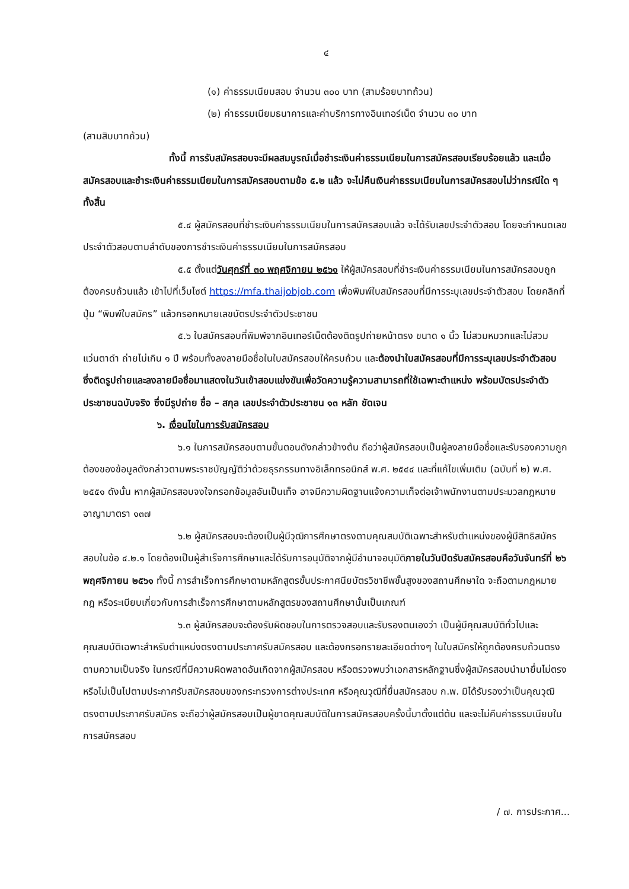๔
(๑) ค่าธรรมเนียมสอบ จำนวน ๓๐๐ บาท (สามร้อยบาทถ้วน)
(๒) ค่าธรรมเนียมธนาคารและค่าบริการทางอินเทอร์เน็ต จำนวน ๓๐ บาท
(สามสิบบาทถ้วน)
ทั้งนี้ การรับสมัครสอบจะมีผลสมบูรณ์เมื่อชำระเงินค่าธรรมเนียมในการสมัครสอบเรียบร้อยแล้ว และเมื่อสมัครสอบและชำระเงินค่าธรรมเนียมในการสมัครสอบตามข้อ ๕.๒ แล้ว จะไม่คืนเงินค่าธรรมเนียมในการสมัครสอบไม่ว่ากรณีใด ๆ ทั้งสิ้น
๕.๔ ผู้สมัครสอบที่ชำระเงินค่าธรรมเนียมในการสมัครสอบแล้ว จะได้รับเลขประจำตัวสอบ โดยจะกำหนดเลขประจำตัวสอบตามลำดับของการชำระเงินค่าธรรมเนียมในการสมัครสอบ
๕.๕ ตั้งแต่วันศุกร์ที่ ๓๐ พฤศจิกายน ๒๕๖๑ ให้ผู้สมัครสอบที่ชำระเงินค่าธรรมเนียมในการสมัครสอบถูกต้องครบถ้วนแล้ว เข้าไปที่เว็บไซต์ https://mfa.thaijobjob.com เพื่อพิมพ์ใบสมัครสอบที่มีการระบุเลขประจำตัวสอบ โดยคลิกที่ปุ่ม “พิมพ์ใบสมัคร” แล้วกรอกหมายเลขบัตรประจำตัวประชาชน
๕.๖ ใบสมัครสอบที่พิมพ์จากอินเทอร์เน็ตต้องติดรูปถ่ายหน้าตรง ขนาด ๑ นิ้ว ไม่สวมหมวกและไม่สวมแว่นตาดำ ถ่ายไม่เกิน ๑ ปี พร้อมทั้งลงลายมือชื่อในใบสมัครสอบให้ครบถ้วน และต้องนำใบสมัครสอบที่มีการระบุเลขประจำตัวสอบ ซึ่งติดรูปถ่ายและลงลายมือชื่อมาแสดงในวันเข้าสอบแข่งขันเพื่อวัดความรู้ความสามารถที่ใช้เฉพาะตำแหน่ง พร้อมบัตรประจำตัวประชาชนฉบับจริง ซึ่งมีรูปถ่าย ชื่อ – สกุล เลขประจำตัวประชาชน ๑๓ หลัก ชัดเจน
๖. เงื่อนไขในการรับสมัครสอบ
๖.๑ ในการสมัครสอบตามขั้นตอนดังกล่าวข้างต้น ถือว่าผู้สมัครสอบเป็นผู้ลงลายมือชื่อและรับรองความถูกต้องของข้อมูลดังกล่าวตามพระราชบัญญัติว่าด้วยธุรกรรมทางอิเล็กทรอนิกส์ พ.ศ. ๒๕๔๔ และที่แก้ไขเพิ่มเติม (ฉบับที่ ๒) พ.ศ. ๒๕๕๑ ดังนั้น หากผู้สมัครสอบจงใจกรอกข้อมูลอันเป็นเท็จ อาจมีความผิดฐานแจ้งความเท็จต่อเจ้าพนักงานตามประมวลกฎหมายอาญามาตรา ๑๓๗
๖.๒ ผู้สมัครสอบจะต้องเป็นผู้มีวุฒิการศึกษาตรงตามคุณสมบัติเฉพาะสำหรับตำแหน่งของผู้มีสิทธิสมัครสอบในข้อ ๔.๒.๑ โดยต้องเป็นผู้สำเร็จการศึกษาและได้รับการอนุมัติจากผู้มีอำนาจอนุมัติภายในวันปิดรับสมัครสอบคือวันจันทร์ที่ ๒๖ พฤศจิกายน ๒๕๖๑ ทั้งนี้ การสำเร็จการศึกษาตามหลักสูตรขั้นประกาศนียบัตรวิชาชีพชั้นสูงของสถานศึกษาใด จะถือตามกฎหมาย กฎ หรือระเบียบเกี่ยวกับการสำเร็จการศึกษาตามหลักสูตรของสถานศึกษานั้นเป็นเกณฑ์
๖.๓ ผู้สมัครสอบจะต้องรับผิดชอบในการตรวจสอบและรับรองตนเองว่า เป็นผู้มีคุณสมบัติทั่วไปและคุณสมบัติเฉพาะสำหรับตำแหน่งตรงตามประกาศรับสมัครสอบ และต้องกรอกรายละเอียดต่างๆ ในใบสมัครให้ถูกต้องครบถ้วนตรงตามความเป็นจริง ในกรณีที่มีความผิดพลาดอันเกิดจากผู้สมัครสอบ หรือตรวจพบว่าเอกสารหลักฐานซึ่งผู้สมัครสอบนำมายื่นไม่ตรงหรือไม่เป็นไปตามประกาศรับสมัครสอบของกระทรวงการต่างประเทศ หรือคุณวุฒิที่ยื่นสมัครสอบ ก.พ. มิได้รับรองว่าเป็นคุณวุฒิตรงตามประกาศรับสมัคร จะถือว่าผู้สมัครสอบเป็นผู้ขาดคุณสมบัติในการสมัครสอบครั้งนี้มาตั้งแต่ต้น และจะไม่คืนค่าธรรมเนียมในการสมัครสอบ
/ ๗. การประกาศ...